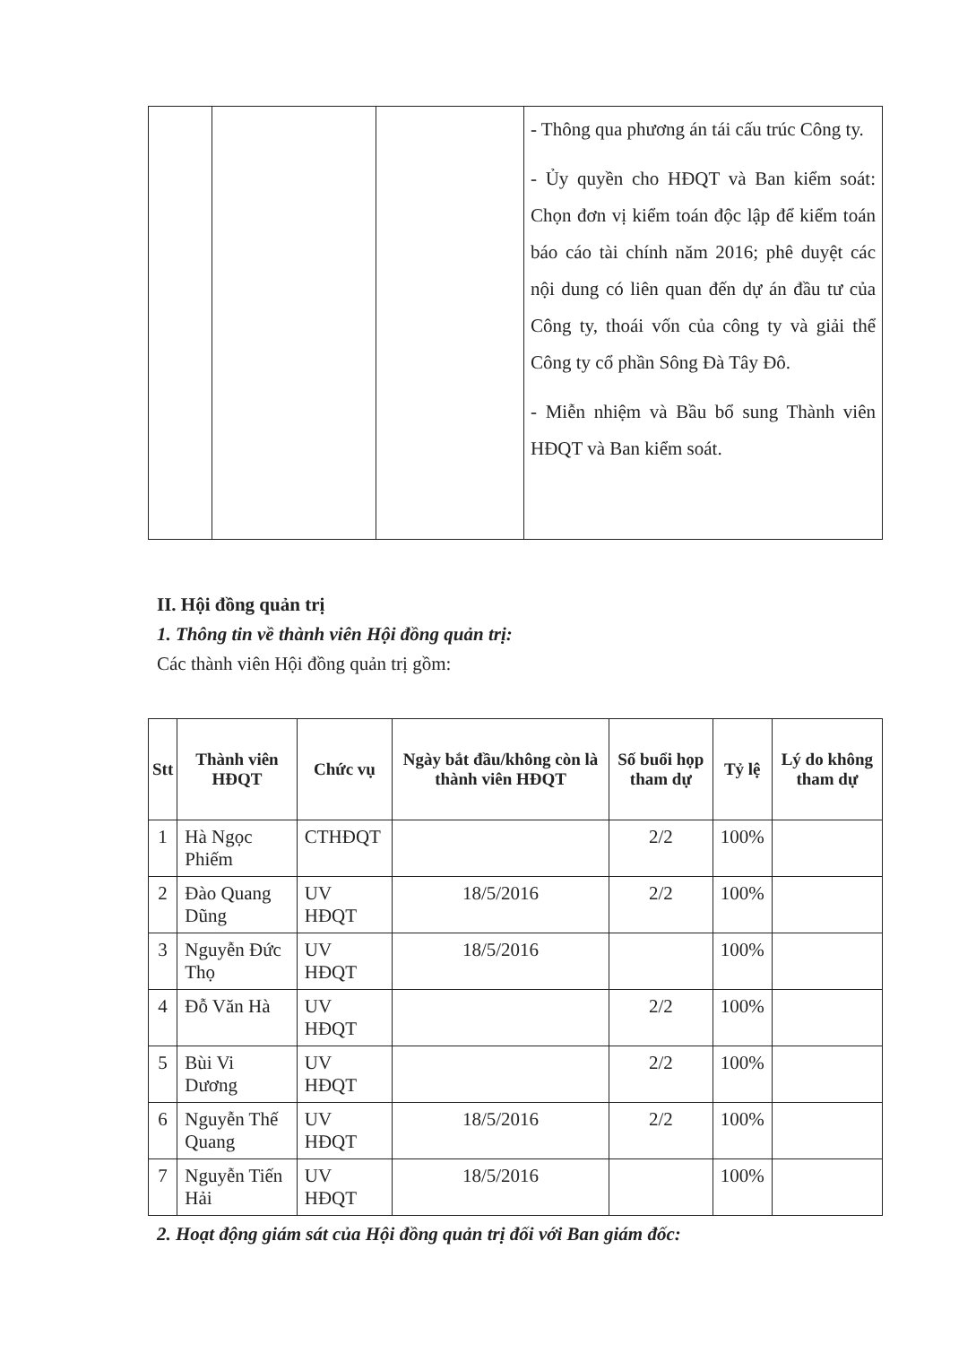| | | | - Thông qua phương án tái cấu trúc Công ty. - Ủy quyền cho HĐQT và Ban kiểm soát: Chọn đơn vị kiểm toán độc lập để kiểm toán báo cáo tài chính năm 2016; phê duyệt các nội dung có liên quan đến dự án đầu tư của Công ty, thoái vốn của công ty và giải thể Công ty cổ phần Sông Đà Tây Đô. - Miễn nhiệm và Bầu bổ sung Thành viên HĐQT và Ban kiểm soát. |
II. Hội đồng quản trị
1. Thông tin về thành viên Hội đồng quản trị:
Các thành viên Hội đồng quản trị gồm:
| Stt | Thành viên HĐQT | Chức vụ | Ngày bắt đầu/không còn là thành viên HĐQT | Số buổi họp tham dự | Tỷ lệ | Lý do không tham dự |
| --- | --- | --- | --- | --- | --- | --- |
| 1 | Hà Ngọc Phiếm | CTHĐQT | | 2/2 | 100% | |
| 2 | Đào Quang Dũng | UV HĐQT | 18/5/2016 | 2/2 | 100% | |
| 3 | Nguyễn Đức Thọ | UV HĐQT | 18/5/2016 | | 100% | |
| 4 | Đỗ Văn Hà | UV HĐQT | | 2/2 | 100% | |
| 5 | Bùi Vi Dương | UV HĐQT | | 2/2 | 100% | |
| 6 | Nguyễn Thế Quang | UV HĐQT | 18/5/2016 | 2/2 | 100% | |
| 7 | Nguyễn Tiến Hải | UV HĐQT | 18/5/2016 | | 100% | |
2. Hoạt động giám sát của Hội đồng quản trị đối với Ban giám đốc: